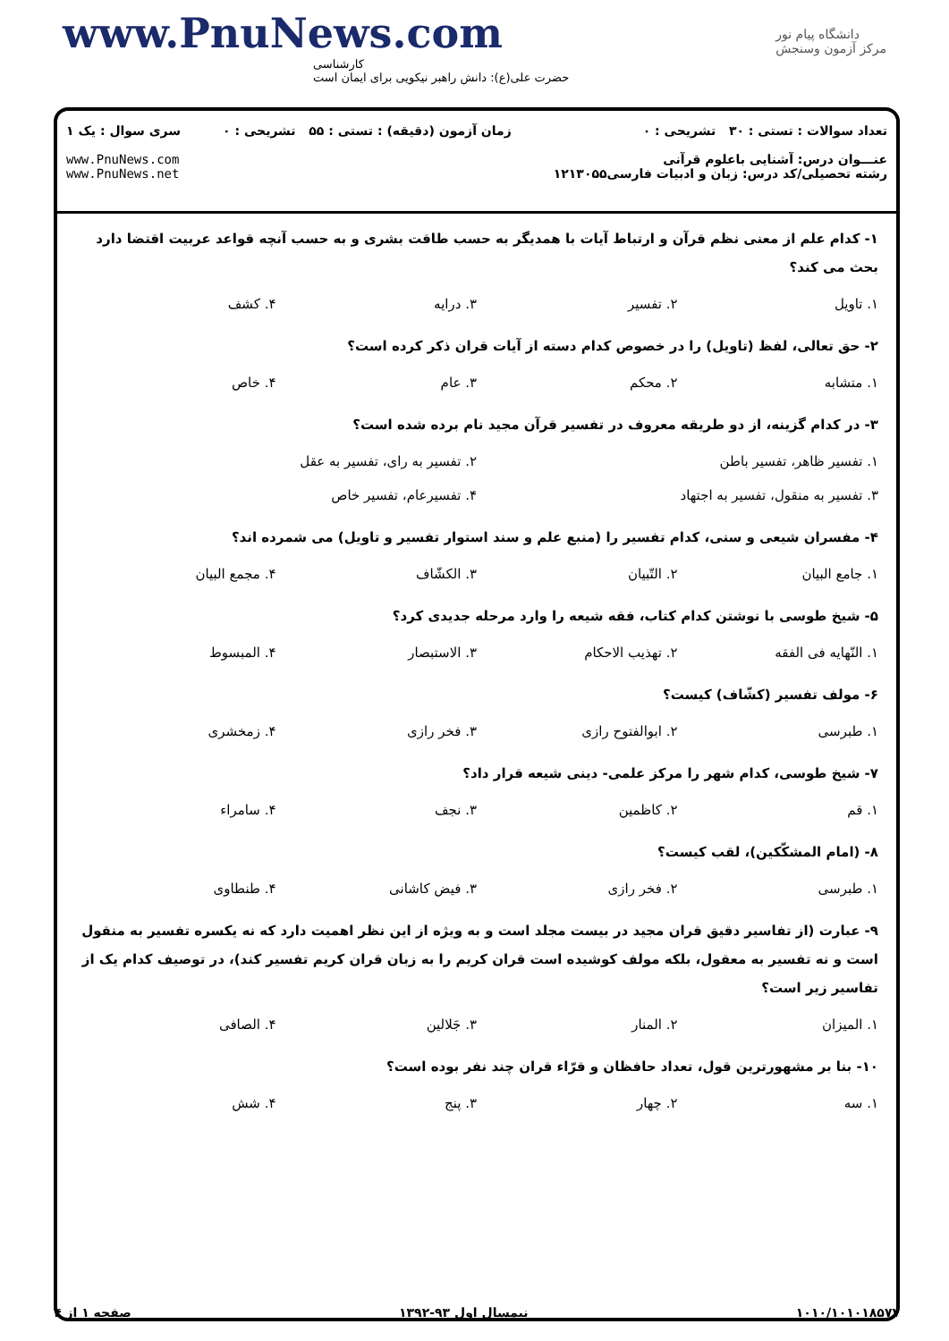www.PnuNews.com
کارشناسی
حضرت علی(ع): دانش راهبر نیکویی برای ایمان است
دانشگاه پیام نور
مرکز آزمون وسنجش
تعداد سوالات : تستی : ۳۰ تشریحی : ۰
عنـــوان درس: آشنایی باعلوم قرآنی
رشته تحصیلی/کد درس: زبان و ادبیات فارسی۱۲۱۳۰۵۵
زمان آزمون (دقیقه) : تستی : ۵۵ تشریحی : ۰
سری سوال : یک ۱
www.PnuNews.com
www.PnuNews.net
۱- کدام علم از معنی نظم قرآن و ارتباط آیات با همدیگر به حسب طاقت بشری و به حسب آنچه قواعد عربیت اقتضا دارد بحث می کند؟
۱. تاویل ۲. تفسیر ۳. درایه ۴. کشف
۲- حق تعالی، لفظ (تاویل) را در خصوص کدام دسته از آیات قران ذکر کرده است؟
۱. متشابه ۲. محکم ۳. عام ۴. خاص
۳- در کدام گزینه، از دو طریقه معروف در تفسیر قرآن مجید نام برده شده است؟
۱. تفسیر ظاهر، تفسیر باطن ۲. تفسیر به رای، تفسیر به عقل
۳. تفسیر به منقول، تفسیر به اجتهاد ۴. تفسیرعام، تفسیر خاص
۴- مفسران شیعی و سنی، کدام تفسیر را (منبع علم و سند استوار تفسیر و تاویل) می شمرده اند؟
۱. جامع البیان ۲. التّبیان ۳. الکشّاف ۴. مجمع البیان
۵- شیخ طوسی با نوشتن کدام کتاب، فقه شیعه را وارد مرحله جدیدی کرد؟
۱. النّهایه فی الفقه ۲. تهذیب الاحکام ۳. الاستبصار ۴. المبسوط
۶- مولف تفسیر (کشّاف) کیست؟
۱. طبرسی ۲. ابوالفتوح رازی ۳. فخر رازی ۴. زمخشری
۷- شیخ طوسی، کدام شهر را مرکز علمی- دینی شیعه قرار داد؟
۱. قم ۲. کاظمین ۳. نجف ۴. سامراء
۸- (امام المشکّکین)، لقب کیست؟
۱. طبرسی ۲. فخر رازی ۳. فیض کاشانی ۴. طنطاوی
۹- عبارت (از تفاسیر دقیق قران مجید در بیست مجلد است و به ویژه از این نظر اهمیت دارد که نه یکسره تفسیر به منقول است و نه تفسیر به معقول، بلکه مولف کوشیده است قران کریم را به زبان قران کریم تفسیر کند)، در توصیف کدام یک از تفاسیر زیر است؟
۱. المیزان ۲. المنار ۳. جَلالین ۴. الصافی
۱۰- بنا بر مشهورترین قول، تعداد حافظان و قرّاء قران چند نفر بوده است؟
۱. سه ۲. چهار ۳. پنج ۴. شش
صفحه ۱ از ۴ نیمسال اول ۹۳-۱۳۹۲ ۱۰۱۰/۱۰۱۰۱۸۵۷۷